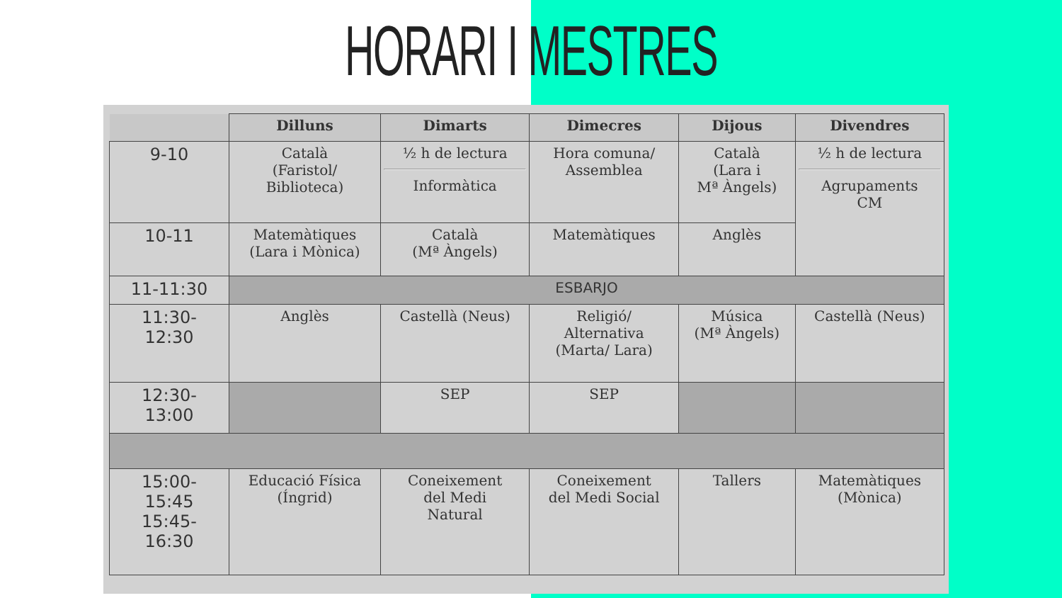HORARI I MESTRES
| | Dilluns | Dimarts | Dimecres | Dijous | Divendres |
| --- | --- | --- | --- | --- | --- |
| 9-10 | Català (Faristol/ Biblioteca) | ½ h de lectura Informàtica | Hora comuna/ Assemblea | Català (Lara i Mª Àngels) | ½ h de lectura Agrupaments CM |
| 10-11 | Matemàtiques (Lara i Mònica) | Català (Mª Àngels) | Matemàtiques | Anglès | |
| 11-11:30 | ESBARJO | | | | |
| 11:30- 12:30 | Anglès | Castellà (Neus) | Religió/ Alternativa (Marta/ Lara) | Música (Mª Àngels) | Castellà (Neus) |
| 12:30- 13:00 | | SEP | SEP | | |
| 15:00- 15:45 15:45- 16:30 | Educació Física (Íngrid) | Coneixement del Medi Natural | Coneixement del Medi Social | Tallers | Matemàtiques (Mònica) |